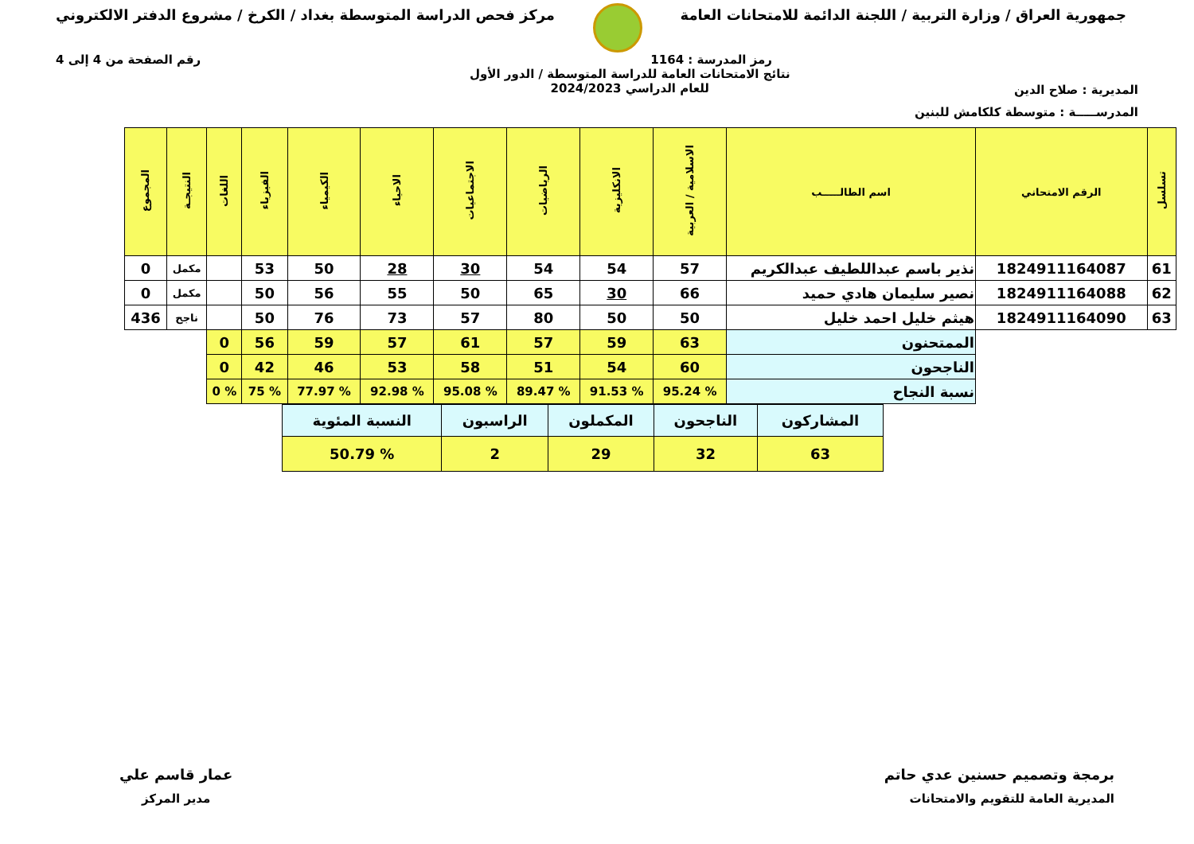جمهورية العراق / وزارة التربية / اللجنة الدائمة للامتحانات العامة
مركز فحص الدراسة المتوسطة بغداد / الكرخ / مشروع الدفتر الالكتروني
رمز المدرسة : 1164 رقم الصفحة من 4 إلى 4
المديرية : صلاح الدين
نتائج الامتحانات العامة للدراسة المتوسطة / الدور الأول
للعام الدراسي 2024/2023
المدرســـــة : متوسطة كلكامش للبنين
| تسلسل | الرقم الامتحاني | اسم الطالـــــب | الاسلامية / العربية | الانكليزية | الرياضيات | الاجتماعيات | الاحياء | الكيمياء | الفيزياء | اللغات | النتيجـة | المجموع |
| --- | --- | --- | --- | --- | --- | --- | --- | --- | --- | --- | --- | --- |
| 61 | 1824911164087 | نذير باسم عبداللطيف عبدالكريم | 57 | 54 | 54 | 30 | 28 | 50 | 53 | | مكمل | 0 |
| 62 | 1824911164088 | نصير سليمان هادي حميد | 66 | 30 | 65 | 50 | 55 | 56 | 50 | | مكمل | 0 |
| 63 | 1824911164090 | هيثم خليل احمد خليل | 50 | 50 | 80 | 57 | 73 | 76 | 50 | | ناجح | 436 |
| | | الممتحنون | 63 | 59 | 57 | 61 | 57 | 59 | 56 | 0 | | |
| | | الناجحون | 60 | 54 | 51 | 58 | 53 | 46 | 42 | 0 | | |
| | | نسبة النجاح | % 95.24 | % 91.53 | % 89.47 | % 95.08 | % 92.98 | % 77.97 | % 75 | % 0 | | |
| المشاركون | الناجحون | المكملون | الراسبون | النسبة المئوية |
| 63 | 32 | 29 | 2 | % 50.79 |
برمجة وتصميم حسنين عدي حاتم
المديرية العامة للتقويم والامتحانات
عمار قاسم علي
مدير المركز